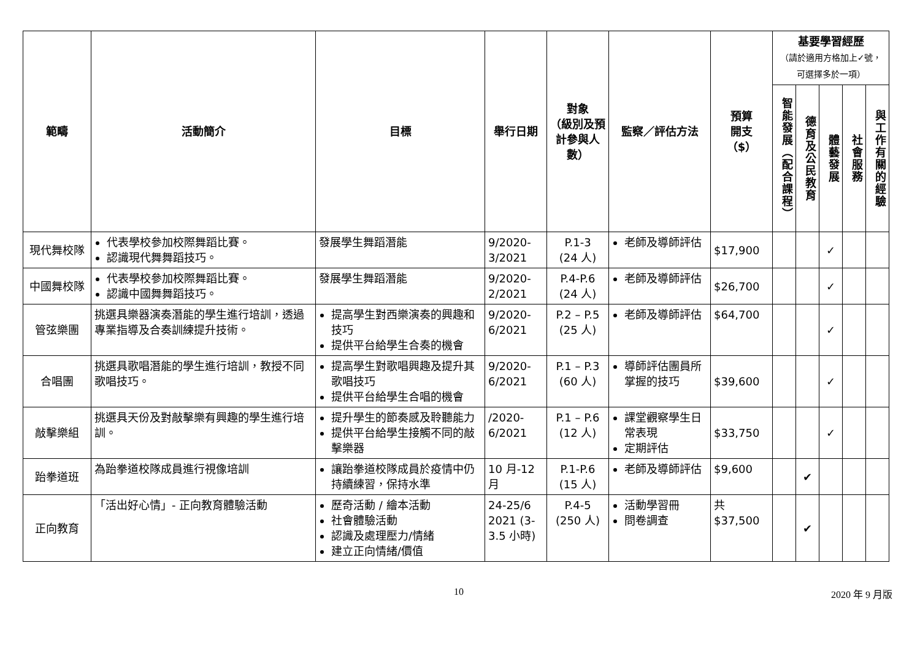| 範疇 | 活動簡介 | 目標 | 舉行日期 | 對象 （級別及預計參與人數） | 監察／評估方法 | 預算 開支 （$） | 基要學習經歷 （請於適用方格加上✓號，可選擇多於一項） | | | | |
| --- | --- | --- | --- | --- | --- | --- | --- | --- | --- | --- | --- |
| | | | | | | | 智能發展（配合課程） | 德育及公民教育 | 體藝發展 | 社會服務 | 與工作有關的經驗 |
| 現代舞校隊 | 代表學校參加校際舞蹈比賽。 認識現代舞舞蹈技巧。 | 發展學生舞蹈潛能 | 9/2020-3/2021 | P.1-3 (24 人) | 老師及導師評估 | $17,900 | | | ✓ | | |
| 中國舞校隊 | 代表學校參加校際舞蹈比賽。 認識中國舞舞蹈技巧。 | 發展學生舞蹈潛能 | 9/2020-2/2021 | P.4-P.6 (24 人) | 老師及導師評估 | $26,700 | | | ✓ | | |
| 管弦樂團 | 挑選具樂器演奏潛能的學生進行培訓，透過專業指導及合奏訓練提升技術。 | 提高學生對西樂演奏的興趣和技巧 提供平台給學生合奏的機會 | 9/2020-6/2021 | P.2 – P.5 (25 人) | 老師及導師評估 | $64,700 | | | ✓ | | |
| 合唱團 | 挑選具歌唱潛能的學生進行培訓，教授不同歌唱技巧。 | 提高學生對歌唱興趣及提升其歌唱技巧 提供平台給學生合唱的機會 | 9/2020-6/2021 | P.1 – P.3 (60 人) | 導師評估團員所掌握的技巧 | $39,600 | | | ✓ | | |
| 敲擊樂組 | 挑選具天份及對敲擊樂有興趣的學生進行培訓。 | 提升學生的節奏感及聆聽能力 提供平台給學生接觸不同的敲擊樂器 | /2020-6/2021 | P.1 – P.6 (12 人) | 課堂觀察學生日常表現 定期評估 | $33,750 | | | ✓ | | |
| 跆拳道班 | 為跆拳道校隊成員進行視像培訓 | 讓跆拳道校隊成員於疫情中仍持續練習，保持水準 | 10 月-12 月 | P.1-P.6 (15 人) | 老師及導師評估 | $9,600 | | ✔ | | | |
| 正向教育 | 「活出好心情」- 正向教育體驗活動 | 歷奇活動 / 繪本活動 社會體驗活動 認識及處理壓力/情緒 建立正向情緒/價值 | 24-25/6 2021 (3-3.5 小時) | P.4-5 (250 人) | 活動學習冊 問卷調查 | 共$37,500 | | ✔ | | | |
10 2020 年 9 月版